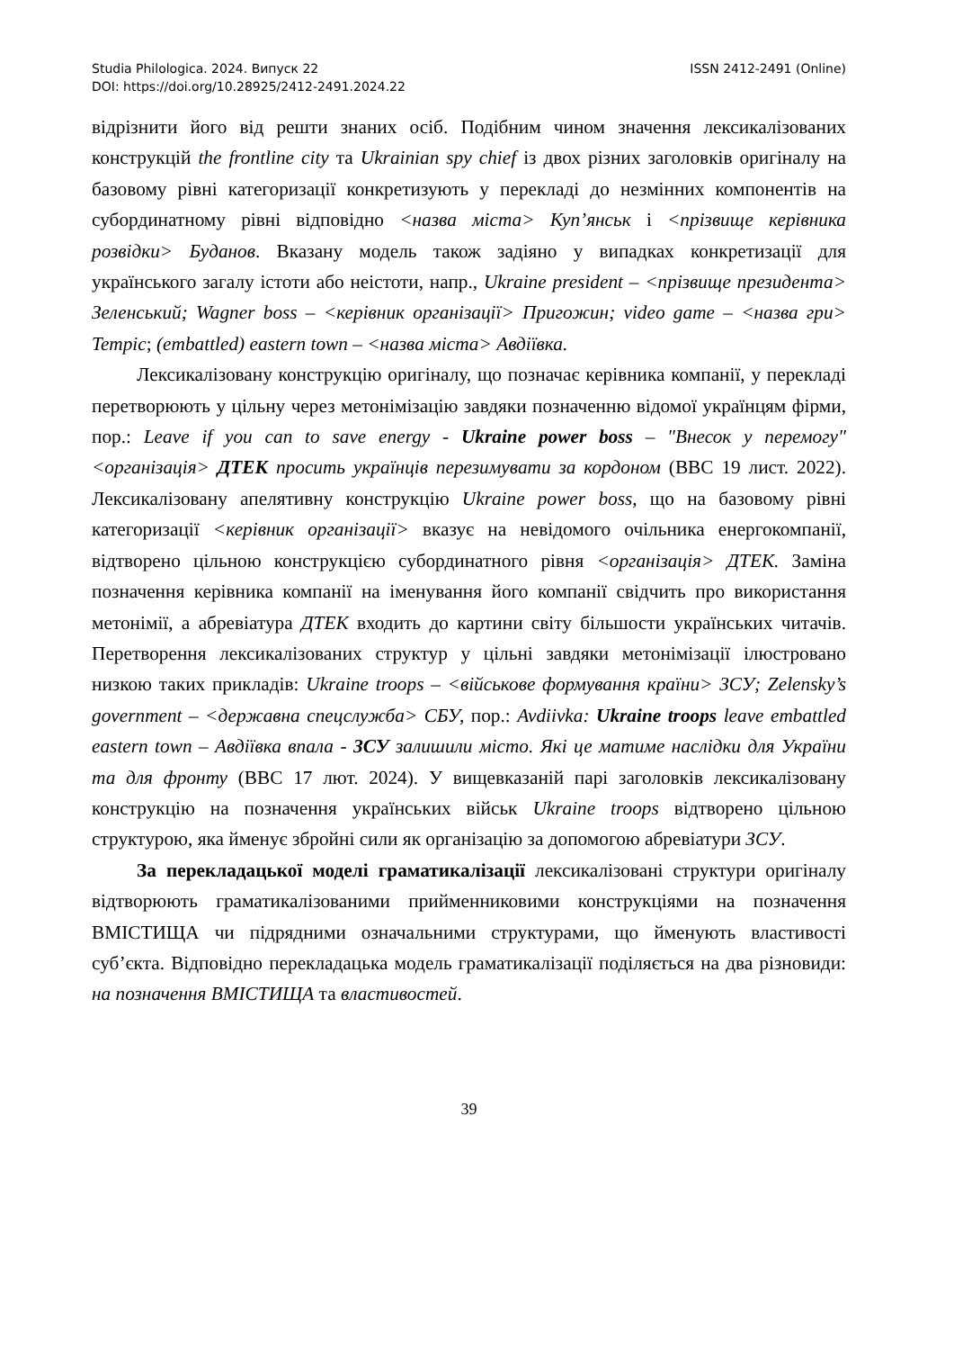Studia Philologica. 2024. Випуск 22 ISSN 2412-2491 (Online)
DOI: https://doi.org/10.28925/2412-2491.2024.22
відрізнити його від решти знаних осіб. Подібним чином значення лексикалізованих конструкцій the frontline city та Ukrainian spy chief із двох різних заголовків оригіналу на базовому рівні категоризації конкретизують у перекладі до незмінних компонентів на субординатному рівні відповідно <назва міста> Куп’янськ і <прізвище керівника розвідки> Буданов. Вказану модель також задіяно у випадках конкретизації для українського загалу істоти або неістоти, напр., Ukraine president – <прізвище президента> Зеленський; Wagner boss – <керівник організації> Пригожин; video game – <назва гри> Tempic; (embattled) eastern town – <назва міста> Авдіївка.
Лексикалізовану конструкцію оригіналу, що позначає керівника компанії, у перекладі перетворюють у цільну через метонімізацію завдяки позначенню відомої українцям фірми, пор.: Leave if you can to save energy - Ukraine power boss – "Внесок у перемогу" <організація> ДТЕК просить українців перезимувати за кордоном (BBC 19 лист. 2022). Лексикалізовану апелятивну конструкцію Ukraine power boss, що на базовому рівні категоризації <керівник організації> вказує на невідомого очільника енергокомпанії, відтворено цільною конструкцією субординатного рівня <організація> ДТЕК. Заміна позначення керівника компанії на іменування його компанії свідчить про використання метонімії, а абревіатура ДТЕК входить до картини світу більшости українських читачів. Перетворення лексикалізованих структур у цільні завдяки метонімізації ілюстровано низкою таких прикладів: Ukraine troops – <військове формування країни> ЗСУ; Zelensky’s government – <державна спецслужба> СБУ, пор.: Avdiivka: Ukraine troops leave embattled eastern town – Авдіївка впала - ЗСУ залишили місто. Які це матиме наслідки для України та для фронту (BBC 17 лют. 2024). У вищевказаній парі заголовків лексикалізовану конструкцію на позначення українських військ Ukraine troops відтворено цільною структурою, яка йменує збройні сили як організацію за допомогою абревіатури ЗСУ.
За перекладацької моделі граматикалізації лексикалізовані структури оригіналу відтворюють граматикалізованими прийменниковими конструкціями на позначення ВМІСТИЩА чи підрядними означальними структурами, що йменують властивості суб’єкта. Відповідно перекладацька модель граматикалізації поділяється на два різновиди: на позначення ВМІСТИЩА та властивостей.
39